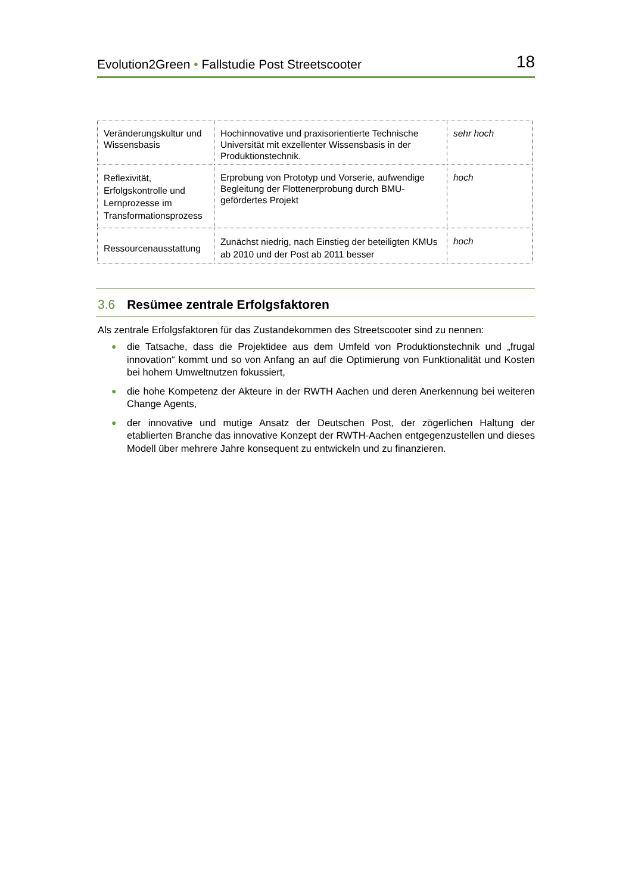Evolution2Green • Fallstudie Post Streetscooter
18
| Veränderungskultur und Wissensbasis | Hochinnovative und praxisorientierte Technische Universität mit exzellenter Wissensbasis in der Produktionstechnik. | sehr hoch |
| Reflexivität, Erfolgskontrolle und Lernprozesse im Transformationsprozess | Erprobung von Prototyp und Vorserie, aufwendige Begleitung der Flottenerprobung durch BMU-gefördertes Projekt | hoch |
| Ressourcenausstattung | Zunächst niedrig, nach Einstieg der beteiligten KMUs ab 2010 und der Post ab 2011 besser | hoch |
3.6 Resümee zentrale Erfolgsfaktoren
Als zentrale Erfolgsfaktoren für das Zustandekommen des Streetscooter sind zu nennen:
● die Tatsache, dass die Projektidee aus dem Umfeld von Produktionstechnik und „frugal innovation“ kommt und so von Anfang an auf die Optimierung von Funktionalität und Kosten bei hohem Umweltnutzen fokussiert,
● die hohe Kompetenz der Akteure in der RWTH Aachen und deren Anerkennung bei weiteren Change Agents,
● der innovative und mutige Ansatz der Deutschen Post, der zögerlichen Haltung der etablierten Branche das innovative Konzept der RWTH-Aachen entgegenzustellen und dieses Modell über mehrere Jahre konsequent zu entwickeln und zu finanzieren.